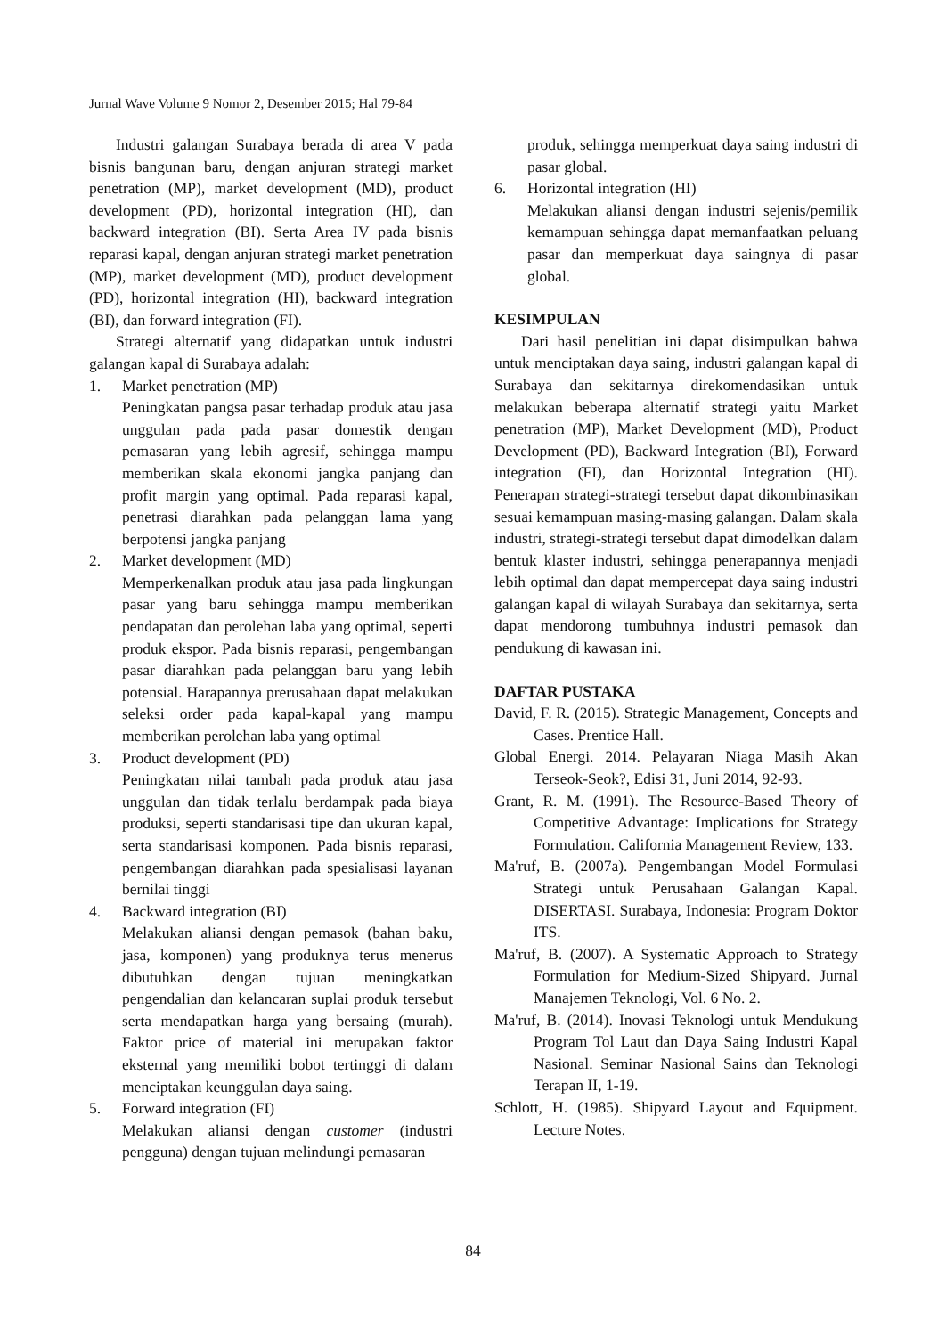Jurnal Wave Volume 9 Nomor 2, Desember 2015; Hal 79-84
Industri galangan Surabaya berada di area V pada bisnis bangunan baru, dengan anjuran strategi market penetration (MP), market development (MD), product development (PD), horizontal integration (HI), dan backward integration (BI). Serta Area IV pada bisnis reparasi kapal, dengan anjuran strategi market penetration (MP), market development (MD), product development (PD), horizontal integration (HI), backward integration (BI), dan forward integration (FI).
Strategi alternatif yang didapatkan untuk industri galangan kapal di Surabaya adalah:
1. Market penetration (MP)
Peningkatan pangsa pasar terhadap produk atau jasa unggulan pada pada pasar domestik dengan pemasaran yang lebih agresif, sehingga mampu memberikan skala ekonomi jangka panjang dan profit margin yang optimal. Pada reparasi kapal, penetrasi diarahkan pada pelanggan lama yang berpotensi jangka panjang
2. Market development (MD)
Memperkenalkan produk atau jasa pada lingkungan pasar yang baru sehingga mampu memberikan pendapatan dan perolehan laba yang optimal, seperti produk ekspor. Pada bisnis reparasi, pengembangan pasar diarahkan pada pelanggan baru yang lebih potensial. Harapannya prerusahaan dapat melakukan seleksi order pada kapal-kapal yang mampu memberikan perolehan laba yang optimal
3. Product development (PD)
Peningkatan nilai tambah pada produk atau jasa unggulan dan tidak terlalu berdampak pada biaya produksi, seperti standarisasi tipe dan ukuran kapal, serta standarisasi komponen. Pada bisnis reparasi, pengembangan diarahkan pada spesialisasi layanan bernilai tinggi
4. Backward integration (BI)
Melakukan aliansi dengan pemasok (bahan baku, jasa, komponen) yang produknya terus menerus dibutuhkan dengan tujuan meningkatkan pengendalian dan kelancaran suplai produk tersebut serta mendapatkan harga yang bersaing (murah). Faktor price of material ini merupakan faktor eksternal yang memiliki bobot tertinggi di dalam menciptakan keunggulan daya saing.
5. Forward integration (FI)
Melakukan aliansi dengan customer (industri pengguna) dengan tujuan melindungi pemasaran
produk, sehingga memperkuat daya saing industri di pasar global.
6. Horizontal integration (HI)
Melakukan aliansi dengan industri sejenis/pemilik kemampuan sehingga dapat memanfaatkan peluang pasar dan memperkuat daya saingnya di pasar global.
KESIMPULAN
Dari hasil penelitian ini dapat disimpulkan bahwa untuk menciptakan daya saing, industri galangan kapal di Surabaya dan sekitarnya direkomendasikan untuk melakukan beberapa alternatif strategi yaitu Market penetration (MP), Market Development (MD), Product Development (PD), Backward Integration (BI), Forward integration (FI), dan Horizontal Integration (HI). Penerapan strategi-strategi tersebut dapat dikombinasikan sesuai kemampuan masing-masing galangan. Dalam skala industri, strategi-strategi tersebut dapat dimodelkan dalam bentuk klaster industri, sehingga penerapannya menjadi lebih optimal dan dapat mempercepat daya saing industri galangan kapal di wilayah Surabaya dan sekitarnya, serta dapat mendorong tumbuhnya industri pemasok dan pendukung di kawasan ini.
DAFTAR PUSTAKA
David, F. R. (2015). Strategic Management, Concepts and Cases. Prentice Hall.
Global Energi. 2014. Pelayaran Niaga Masih Akan Terseok-Seok?, Edisi 31, Juni 2014, 92-93.
Grant, R. M. (1991). The Resource-Based Theory of Competitive Advantage: Implications for Strategy Formulation. California Management Review, 133.
Ma'ruf, B. (2007a). Pengembangan Model Formulasi Strategi untuk Perusahaan Galangan Kapal. DISERTASI. Surabaya, Indonesia: Program Doktor ITS.
Ma'ruf, B. (2007). A Systematic Approach to Strategy Formulation for Medium-Sized Shipyard. Jurnal Manajemen Teknologi, Vol. 6 No. 2.
Ma'ruf, B. (2014). Inovasi Teknologi untuk Mendukung Program Tol Laut dan Daya Saing Industri Kapal Nasional. Seminar Nasional Sains dan Teknologi Terapan II, 1-19.
Schlott, H. (1985). Shipyard Layout and Equipment. Lecture Notes.
84